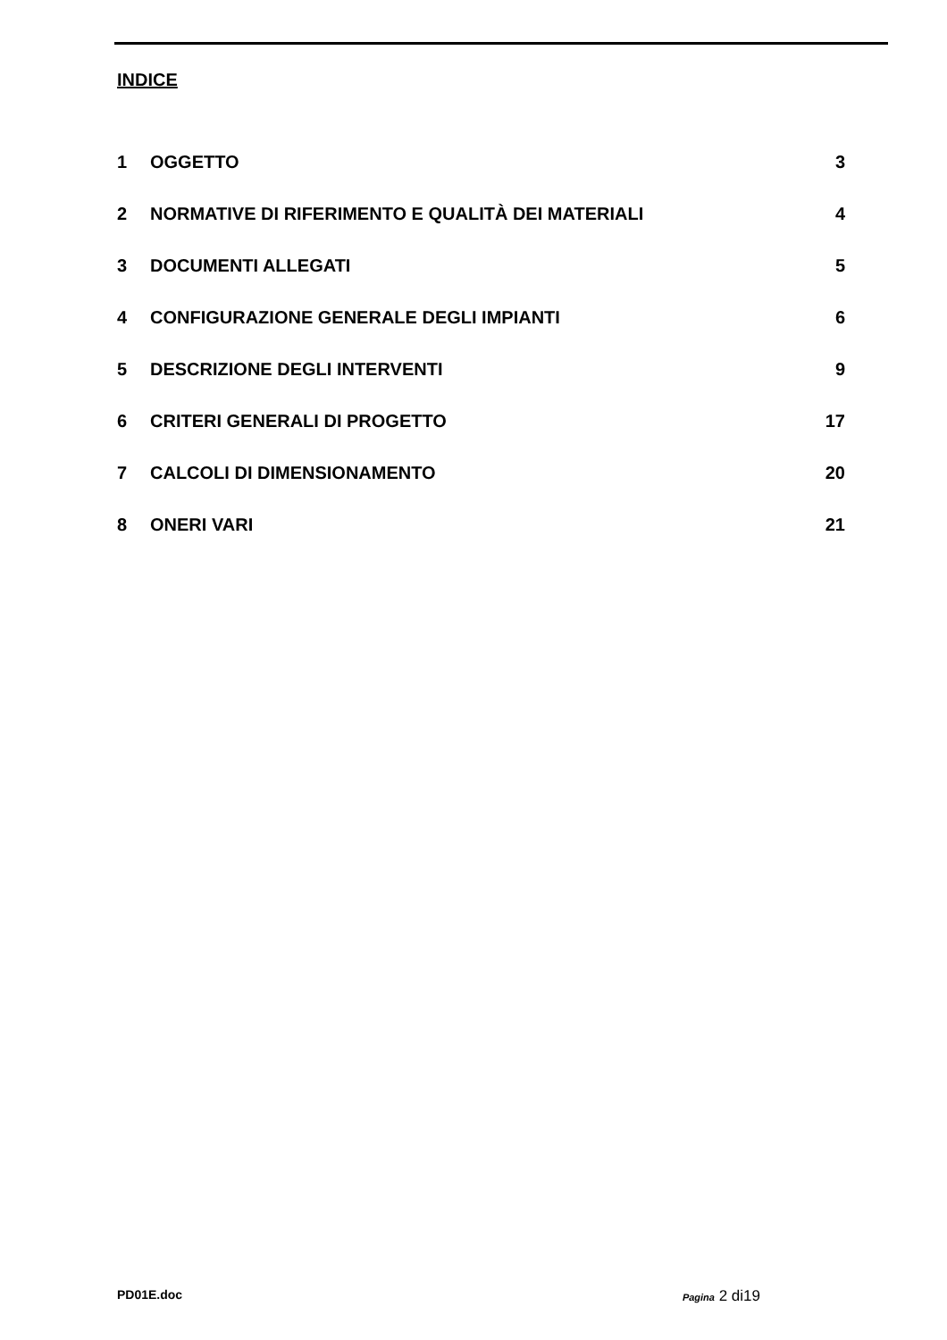INDICE
1 OGGETTO 3
2 NORMATIVE DI RIFERIMENTO E QUALITÀ DEI MATERIALI 4
3 DOCUMENTI ALLEGATI 5
4 CONFIGURAZIONE GENERALE DEGLI IMPIANTI 6
5 DESCRIZIONE DEGLI INTERVENTI 9
6 CRITERI GENERALI DI PROGETTO 17
7 CALCOLI DI DIMENSIONAMENTO 20
8 ONERI VARI 21
PD01E.doc Pagina 2 di19